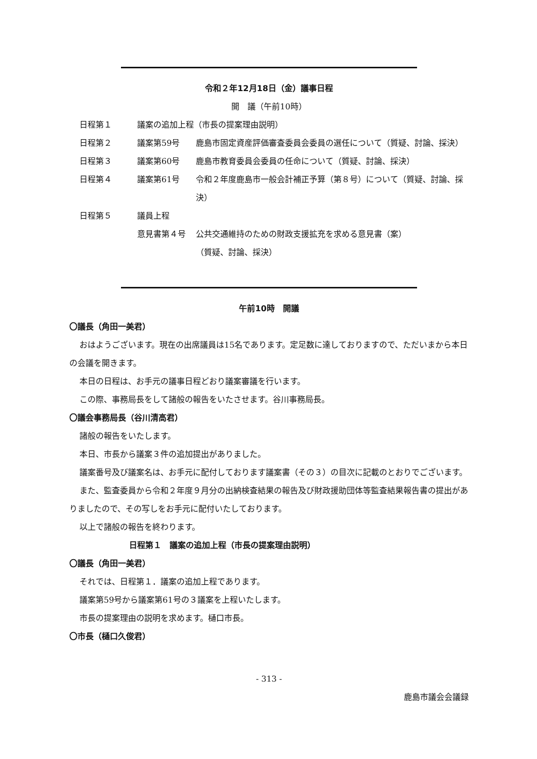令和２年12月18日（金）議事日程
開　議（午前10時）
| 日程第１ | 議案の追加上程（市長の提案理由説明） | |
| 日程第２ | 議案第59号 | 鹿島市固定資産評価審査委員会委員の選任について（質疑、討論、採決） |
| 日程第３ | 議案第60号 | 鹿島市教育委員会委員の任命について（質疑、討論、採決） |
| 日程第４ | 議案第61号 | 令和２年度鹿島市一般会計補正予算（第８号）について（質疑、討論、採決） |
| 日程第５ | 議員上程 | |
| | 意見書第４号 | 公共交通維持のための財政支援拡充を求める意見書（案） （質疑、討論、採決） |
午前10時　開議
〇議長（角田一美君）
おはようございます。現在の出席議員は15名であります。定足数に達しておりますので、ただいまから本日の会議を開きます。
本日の日程は、お手元の議事日程どおり議案審議を行います。
この際、事務局長をして諸般の報告をいたさせます。谷川事務局長。
〇議会事務局長（谷川清高君）
諸般の報告をいたします。
本日、市長から議案３件の追加提出がありました。
議案番号及び議案名は、お手元に配付しております議案書（その３）の目次に記載のとおりでございます。
また、監査委員から令和２年度９月分の出納検査結果の報告及び財政援助団体等監査結果報告書の提出がありましたので、その写しをお手元に配付いたしております。
以上で諸般の報告を終わります。
日程第１　議案の追加上程（市長の提案理由説明）
〇議長（角田一美君）
それでは、日程第１．議案の追加上程であります。
議案第59号から議案第61号の３議案を上程いたします。
市長の提案理由の説明を求めます。樋口市長。
〇市長（樋口久俊君）
- 313 -
鹿島市議会会議録